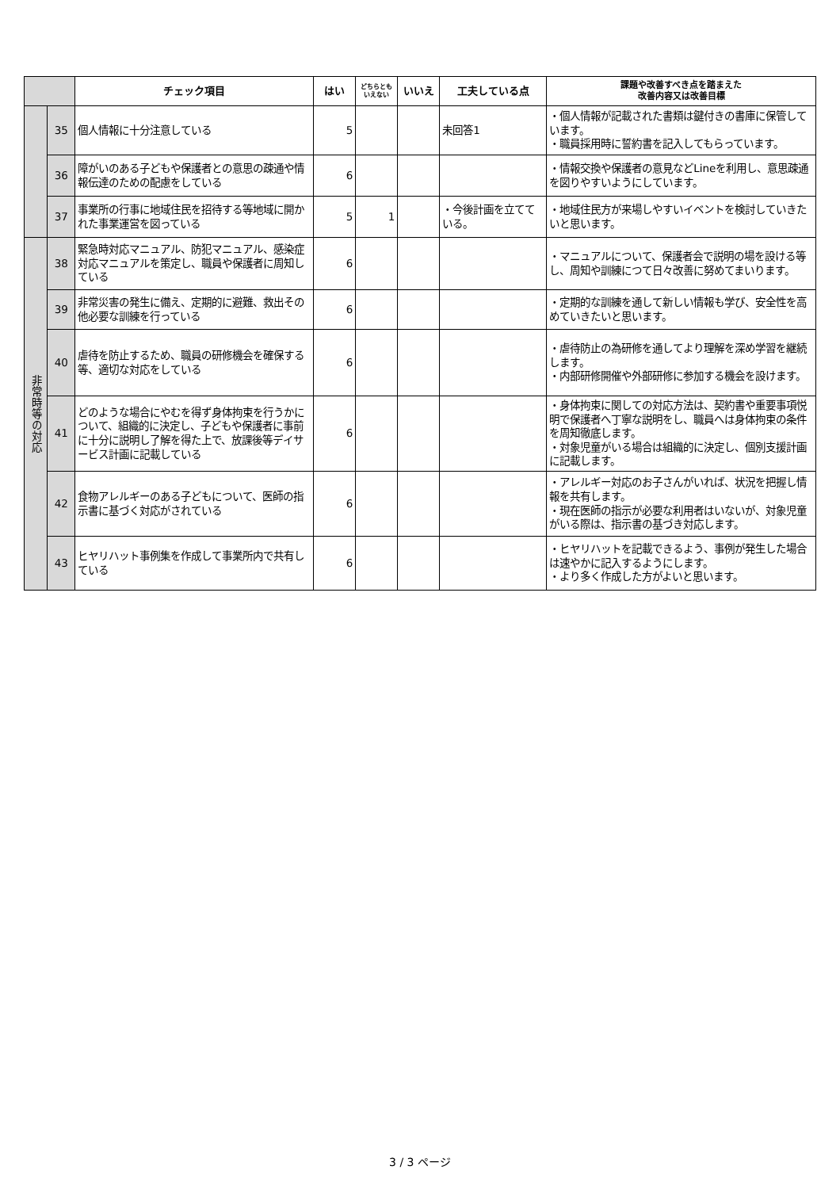| | | チェック項目 | はい | どちらともいえない | いいえ | 工夫している点 | 課題や改善すべき点を踏まえた 改善内容又は改善目標 |
| --- | --- | --- | --- | --- | --- | --- | --- |
| | 35 | 個人情報に十分注意している | 5 | | | 未回答1 | ・個人情報が記載された書類は鍵付きの書庫に保管しています。 ・職員採用時に誓約書を記入してもらっています。 |
| | 36 | 障がいのある子どもや保護者との意思の疎通や情報伝達のための配慮をしている | 6 | | | | ・情報交換や保護者の意見などLineを利用し、意思疎通を図りやすいようにしています。 |
| | 37 | 事業所の行事に地域住民を招待する等地域に開かれた事業運営を図っている | 5 | 1 | | ・今後計画を立てている。 | ・地域住民方が来場しやすいイベントを検討していきたいと思います。 |
| 非常時等の対応 | 38 | 緊急時対応マニュアル、防犯マニュアル、感染症対応マニュアルを策定し、職員や保護者に周知している | 6 | | | | ・マニュアルについて、保護者会で説明の場を設ける等し、周知や訓練につて日々改善に努めてまいります。 |
| | 39 | 非常災害の発生に備え、定期的に避難、救出その他必要な訓練を行っている | 6 | | | | ・定期的な訓練を通して新しい情報も学び、安全性を高めていきたいと思います。 |
| | 40 | 虐待を防止するため、職員の研修機会を確保する等、適切な対応をしている | 6 | | | | ・虐待防止の為研修を通してより理解を深め学習を継続します。 ・内部研修開催や外部研修に参加する機会を設けます。 |
| | 41 | どのような場合にやむを得ず身体拘束を行うかについて、組織的に決定し、子どもや保護者に事前に十分に説明し了解を得た上で、放課後等デイサービス計画に記載している | 6 | | | | ・身体拘束に関しての対応方法は、契約書や重要事項悦明で保護者へ丁寧な説明をし、職員へは身体拘束の条件を周知徹底します。 ・対象児童がいる場合は組織的に決定し、個別支援計画に記載します。 |
| | 42 | 食物アレルギーのある子どもについて、医師の指示書に基づく対応がされている | 6 | | | | ・アレルギー対応のお子さんがいれば、状況を把握し情報を共有します。 ・現在医師の指示が必要な利用者はいないが、対象児童がいる際は、指示書の基づき対応します。 |
| | 43 | ヒヤリハット事例集を作成して事業所内で共有している | 6 | | | | ・ヒヤリハットを記載できるよう、事例が発生した場合は速やかに記入するようにします。 ・より多く作成した方がよいと思います。 |
3 / 3 ページ